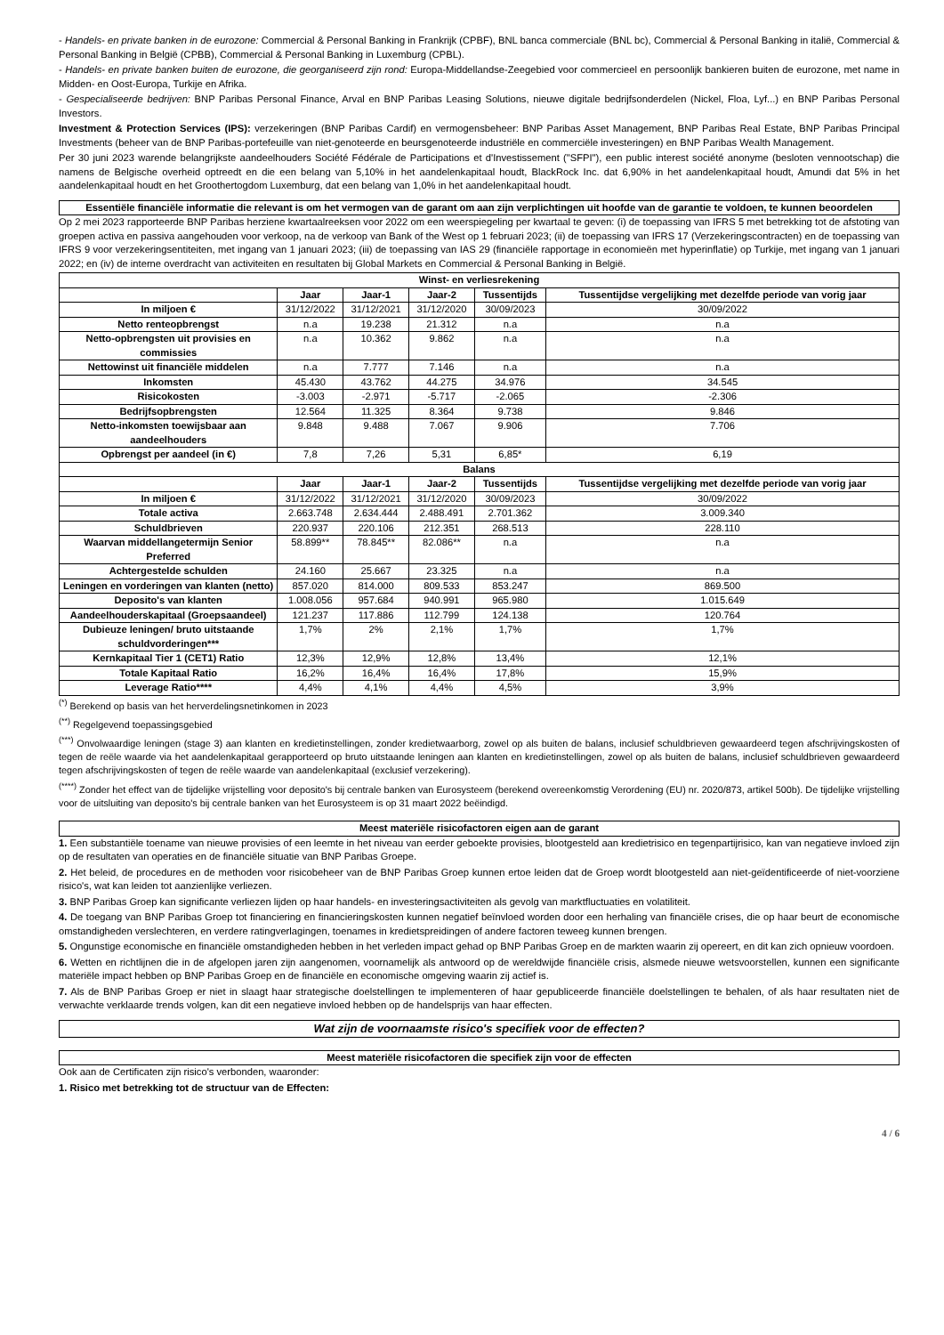- Handels- en private banken in de eurozone: Commercial & Personal Banking in Frankrijk (CPBF), BNL banca commerciale (BNL bc), Commercial & Personal Banking in italië, Commercial & Personal Banking in België (CPBB), Commercial & Personal Banking in Luxemburg (CPBL).
- Handels- en private banken buiten de eurozone, die georganiseerd zijn rond: Europa-Middellandse-Zeegebied voor commercieel en persoonlijk bankieren buiten de eurozone, met name in Midden- en Oost-Europa, Turkije en Afrika.
- Gespecialiseerde bedrijven: BNP Paribas Personal Finance, Arval en BNP Paribas Leasing Solutions, nieuwe digitale bedrijfsonderdelen (Nickel, Floa, Lyf...) en BNP Paribas Personal Investors.
Investment & Protection Services (IPS): verzekeringen (BNP Paribas Cardif) en vermogensbeheer: BNP Paribas Asset Management, BNP Paribas Real Estate, BNP Paribas Principal Investments (beheer van de BNP Paribas-portefeuille van niet-genoteerde en beursgenoteerde industriële en commerciële investeringen) en BNP Paribas Wealth Management.
Per 30 juni 2023 warende belangrijkste aandeelhouders Société Fédérale de Participations et d'Investissement ("SFPI"), een public interest société anonyme (besloten vennootschap) die namens de Belgische overheid optreedt en die een belang van 5,10% in het aandelenkapitaal houdt, BlackRock Inc. dat 6,90% in het aandelenkapitaal houdt, Amundi dat 5% in het aandelenkapitaal houdt en het Groothertogdom Luxemburg, dat een belang van 1,0% in het aandelenkapitaal houdt.
Essentiële financiële informatie die relevant is om het vermogen van de garant om aan zijn verplichtingen uit hoofde van de garantie te voldoen, te kunnen beoordelen
Op 2 mei 2023 rapporteerde BNP Paribas herziene kwartaalreeksen voor 2022 om een weerspiegeling per kwartaal te geven: (i) de toepassing van IFRS 5 met betrekking tot de afstoting van groepen activa en passiva aangehouden voor verkoop, na de verkoop van Bank of the West op 1 februari 2023; (ii) de toepassing van IFRS 17 (Verzekeringscontracten) en de toepassing van IFRS 9 voor verzekeringsentiteiten, met ingang van 1 januari 2023; (iii) de toepassing van IAS 29 (financiële rapportage in economieën met hyperinflatie) op Turkije, met ingang van 1 januari 2022; en (iv) de interne overdracht van activiteiten en resultaten bij Global Markets en Commercial & Personal Banking in België.
| Winst- en verliesrekening | | | | | |
| --- | --- | --- | --- | --- | --- |
| | Jaar | Jaar-1 | Jaar-2 | Tussentijds | Tussentijdse vergelijking met dezelfde periode van vorig jaar |
| In miljoen € | 31/12/2022 | 31/12/2021 | 31/12/2020 | 30/09/2023 | 30/09/2022 |
| Netto renteopbrengst | n.a | 19.238 | 21.312 | n.a | n.a |
| Netto-opbrengsten uit provisies en commissies | n.a | 10.362 | 9.862 | n.a | n.a |
| Nettowinst uit financiële middelen | n.a | 7.777 | 7.146 | n.a | n.a |
| Inkomsten | 45.430 | 43.762 | 44.275 | 34.976 | 34.545 |
| Risicokosten | -3.003 | -2.971 | -5.717 | -2.065 | -2.306 |
| Bedrijfsopbrengsten | 12.564 | 11.325 | 8.364 | 9.738 | 9.846 |
| Netto-inkomsten toewijsbaar aan aandeelhouders | 9.848 | 9.488 | 7.067 | 9.906 | 7.706 |
| Opbrengst per aandeel (in €) | 7,8 | 7,26 | 5,31 | 6,85* | 6,19 |
| Balans | | | | | |
| | Jaar | Jaar-1 | Jaar-2 | Tussentijds | Tussentijdse vergelijking met dezelfde periode van vorig jaar |
| In miljoen € | 31/12/2022 | 31/12/2021 | 31/12/2020 | 30/09/2023 | 30/09/2022 |
| Totale activa | 2.663.748 | 2.634.444 | 2.488.491 | 2.701.362 | 3.009.340 |
| Schuldbrieven | 220.937 | 220.106 | 212.351 | 268.513 | 228.110 |
| Waarvan middellangetermijn Senior Preferred | 58.899** | 78.845** | 82.086** | n.a | n.a |
| Achtergestelde schulden | 24.160 | 25.667 | 23.325 | n.a | n.a |
| Leningen en vorderingen van klanten (netto) | 857.020 | 814.000 | 809.533 | 853.247 | 869.500 |
| Deposito's van klanten | 1.008.056 | 957.684 | 940.991 | 965.980 | 1.015.649 |
| Aandeelhouderskapitaal (Groepsaandeel) | 121.237 | 117.886 | 112.799 | 124.138 | 120.764 |
| Dubieuze leningen/ bruto uitstaande schuldvorderingen*** | 1,7% | 2% | 2,1% | 1,7% | 1,7% |
| Kernkapitaal Tier 1 (CET1) Ratio | 12,3% | 12,9% | 12,8% | 13,4% | 12,1% |
| Totale Kapitaal Ratio | 16,2% | 16,4% | 16,4% | 17,8% | 15,9% |
| Leverage Ratio**** | 4,4% | 4,1% | 4,4% | 4,5% | 3,9% |
<sup>(*)</sup> Berekend op basis van het herverdelingsnetinkomen in 2023
<sup>(**)</sup> Regelgevend toepassingsgebied
<sup>(***)</sup> Onvolwaardige leningen (stage 3) aan klanten en kredietinstellingen, zonder kredietwaarborg, zowel op als buiten de balans, inclusief schuldbrieven gewaardeerd tegen afschrijvingskosten of tegen de reële waarde via het aandelenkapitaal gerapporteerd op bruto uitstaande leningen aan klanten en kredietinstellingen, zowel op als buiten de balans, inclusief schuldbrieven gewaardeerd tegen afschrijvingskosten of tegen de reële waarde van aandelenkapitaal (exclusief verzekering).
<sup>(****)</sup> Zonder het effect van de tijdelijke vrijstelling voor deposito's bij centrale banken van Eurosysteem (berekend overeenkomstig Verordening (EU) nr. 2020/873, artikel 500b). De tijdelijke vrijstelling voor de uitsluiting van deposito's bij centrale banken van het Eurosysteem is op 31 maart 2022 beëindigd.
Meest materiële risicofactoren eigen aan de garant
1. Een substantiële toename van nieuwe provisies of een leemte in het niveau van eerder geboekte provisies, blootgesteld aan kredietrisico en tegenpartijrisico, kan van negatieve invloed zijn op de resultaten van operaties en de financiële situatie van BNP Paribas Groepe.
2. Het beleid, de procedures en de methoden voor risicobeheer van de BNP Paribas Groep kunnen ertoe leiden dat de Groep wordt blootgesteld aan niet-geïdentificeerde of niet-voorziene risico's, wat kan leiden tot aanzienlijke verliezen.
3. BNP Paribas Groep kan significante verliezen lijden op haar handels- en investeringsactiviteiten als gevolg van marktfluctuaties en volatiliteit.
4. De toegang van BNP Paribas Groep tot financiering en financieringskosten kunnen negatief beïnvloed worden door een herhaling van financiële crises, die op haar beurt de economische omstandigheden verslechteren, en verdere ratingverlagingen, toenames in kredietspreidingen of andere factoren teweeg kunnen brengen.
5. Ongunstige economische en financiële omstandigheden hebben in het verleden impact gehad op BNP Paribas Groep en de markten waarin zij opereert, en dit kan zich opnieuw voordoen.
6. Wetten en richtlijnen die in de afgelopen jaren zijn aangenomen, voornamelijk als antwoord op de wereldwijde financiële crisis, alsmede nieuwe wetsvoorstellen, kunnen een significante materiële impact hebben op BNP Paribas Groep en de financiële en economische omgeving waarin zij actief is.
7. Als de BNP Paribas Groep er niet in slaagt haar strategische doelstellingen te implementeren of haar gepubliceerde financiële doelstellingen te behalen, of als haar resultaten niet de verwachte verklaarde trends volgen, kan dit een negatieve invloed hebben op de handelsprijs van haar effecten.
Wat zijn de voornaamste risico's specifiek voor de effecten?
Meest materiële risicofactoren die specifiek zijn voor de effecten
Ook aan de Certificaten zijn risico's verbonden, waaronder:
1. Risico met betrekking tot de structuur van de Effecten:
4 / 6